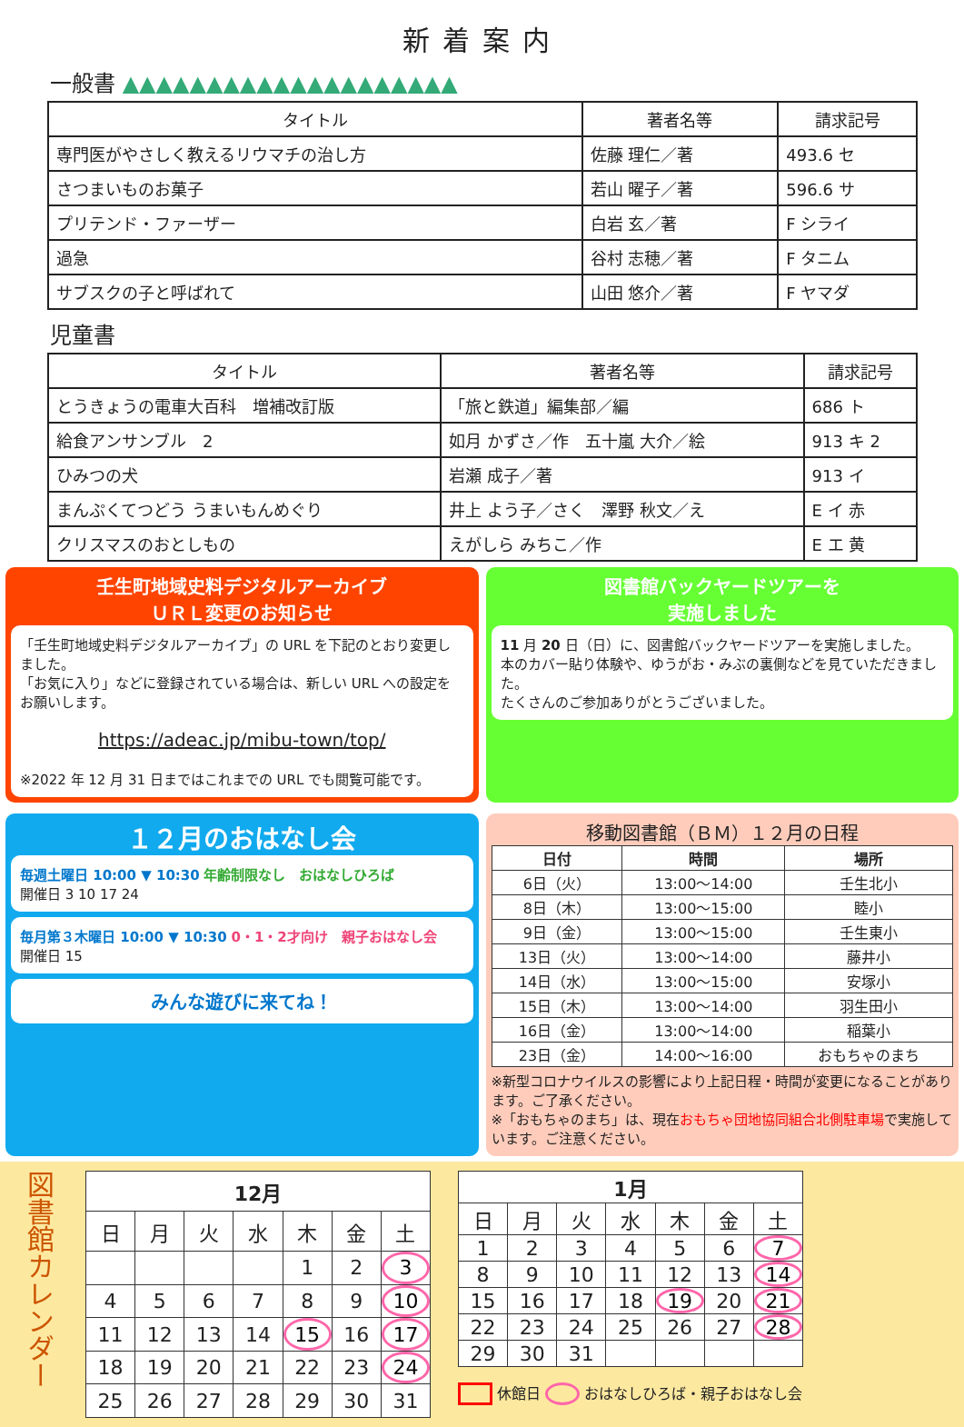新着案内
一般書 ▲▲▲▲▲▲▲▲▲▲▲▲▲▲▲▲▲▲▲▲
| タイトル | 著者名等 | 請求記号 |
| --- | --- | --- |
| 専門医がやさしく教えるリウマチの治し方 | 佐藤 理仁／著 | 493.6 セ |
| さつまいものお菓子 | 若山 曜子／著 | 596.6 サ |
| プリテンド・ファーザー | 白岩 玄／著 | F シライ |
| 過急 | 谷村 志穂／著 | F タニム |
| サブスクの子と呼ばれて | 山田 悠介／著 | F ヤマダ |
児童書
| タイトル | 著者名等 | 請求記号 |
| --- | --- | --- |
| とうきょうの電車大百科 増補改訂版 | 「旅と鉄道」編集部／編 | 686 ト |
| 給食アンサンブル 2 | 如月 かずさ／作 五十嵐 大介／絵 | 913 キ 2 |
| ひみつの犬 | 岩瀬 成子／著 | 913 イ |
| まんぷくてつどう うまいもんめぐり | 井上 よう子／さく 澤野 秋文／え | E イ 赤 |
| クリスマスのおとしもの | えがしら みちこ／作 | E エ 黄 |
壬生町地域史料デジタルアーカイブ
ＵＲＬ変更のお知らせ
「壬生町地域史料デジタルアーカイブ」の URL を下記のとおり変更しました。
「お気に入り」などに登録されている場合は、新しい URL への設定をお願いします。
https://adeac.jp/mibu-town/top/
※2022 年 12 月 31 日まではこれまでの URL でも閲覧可能です。
図書館バックヤードツアーを
実施しました
11 月 20 日（日）に、図書館バックヤードツアーを実施しました。
本のカバー貼り体験や、ゆうがお・みぶの裏側などを見ていただきました。
たくさんのご参加ありがとうございました。
１２月のおはなし会
毎週土曜日 10:00 ▼ 10:30 年齢制限なし　おはなしひろば
開催日 3 10 17 24
毎月第３木曜日 10:00 ▼ 10:30 0・1・2才向け　親子おはなし会
開催日 15
みんな遊びに来てね！
移動図書館（ＢＭ）１２月の日程
| 日付 | 時間 | 場所 |
| --- | --- | --- |
| 6日（火） | 13:00～14:00 | 壬生北小 |
| 8日（木） | 13:00～15:00 | 睦小 |
| 9日（金） | 13:00～15:00 | 壬生東小 |
| 13日（火） | 13:00～14:00 | 藤井小 |
| 14日（水） | 13:00～15:00 | 安塚小 |
| 15日（木） | 13:00～14:00 | 羽生田小 |
| 16日（金） | 13:00～14:00 | 稲葉小 |
| 23日（金） | 14:00～16:00 | おもちゃのまち |
※新型コロナウイルスの影響により上記日程・時間が変更になることがあります。ご了承ください。
※「おもちゃのまち」は、現在おもちゃ団地協同組合北側駐車場で実施しています。ご注意ください。
図書館カレンダー
| 12月 | | | | | | |
| --- | --- | --- | --- | --- | --- | --- |
| 日 | 月 | 火 | 水 | 木 | 金 | 土 |
| | | | | 1 | 2 | 3 |
| 4 | 5 | 6 | 7 | 8 | 9 | 10 |
| 11 | 12 | 13 | 14 | 15 | 16 | 17 |
| 18 | 19 | 20 | 21 | 22 | 23 | 24 |
| 25 | 26 | 27 | 28 | 29 | 30 | 31 |
| 1月 | | | | | | |
| --- | --- | --- | --- | --- | --- | --- |
| 日 | 月 | 火 | 水 | 木 | 金 | 土 |
| 1 | 2 | 3 | 4 | 5 | 6 | 7 |
| 8 | 9 | 10 | 11 | 12 | 13 | 14 |
| 15 | 16 | 17 | 18 | 19 | 20 | 21 |
| 22 | 23 | 24 | 25 | 26 | 27 | 28 |
| 29 | 30 | 31 | | | | |
　　 休館日 　　 おはなしひろば・親子おはなし会